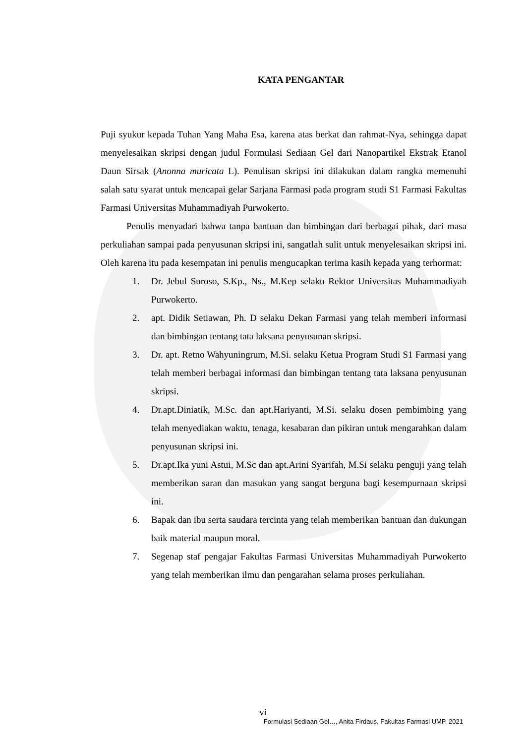KATA PENGANTAR
Puji syukur kepada Tuhan Yang Maha Esa, karena atas berkat dan rahmat-Nya, sehingga dapat menyelesaikan skripsi dengan judul Formulasi Sediaan Gel dari Nanopartikel Ekstrak Etanol Daun Sirsak (Anonna muricata L). Penulisan skripsi ini dilakukan dalam rangka memenuhi salah satu syarat untuk mencapai gelar Sarjana Farmasi pada program studi S1 Farmasi Fakultas Farmasi Universitas Muhammadiyah Purwokerto.
Penulis menyadari bahwa tanpa bantuan dan bimbingan dari berbagai pihak, dari masa perkuliahan sampai pada penyusunan skripsi ini, sangatlah sulit untuk menyelesaikan skripsi ini. Oleh karena itu pada kesempatan ini penulis mengucapkan terima kasih kepada yang terhormat:
1. Dr. Jebul Suroso, S.Kp., Ns., M.Kep selaku Rektor Universitas Muhammadiyah Purwokerto.
2. apt. Didik Setiawan, Ph. D selaku Dekan Farmasi yang telah memberi informasi dan bimbingan tentang tata laksana penyusunan skripsi.
3. Dr. apt. Retno Wahyuningrum, M.Si. selaku Ketua Program Studi S1 Farmasi yang telah memberi berbagai informasi dan bimbingan tentang tata laksana penyusunan skripsi.
4. Dr.apt.Diniatik, M.Sc. dan apt.Hariyanti, M.Si. selaku dosen pembimbing yang telah menyediakan waktu, tenaga, kesabaran dan pikiran untuk mengarahkan dalam penyusunan skripsi ini.
5. Dr.apt.Ika yuni Astui, M.Sc dan apt.Arini Syarifah, M.Si selaku penguji yang telah memberikan saran dan masukan yang sangat berguna bagi kesempurnaan skripsi ini.
6. Bapak dan ibu serta saudara tercinta yang telah memberikan bantuan dan dukungan baik material maupun moral.
7. Segenap staf pengajar Fakultas Farmasi Universitas Muhammadiyah Purwokerto yang telah memberikan ilmu dan pengarahan selama proses perkuliahan.
vi
Formulasi Sediaan Gel…, Anita Firdaus, Fakultas Farmasi UMP, 2021